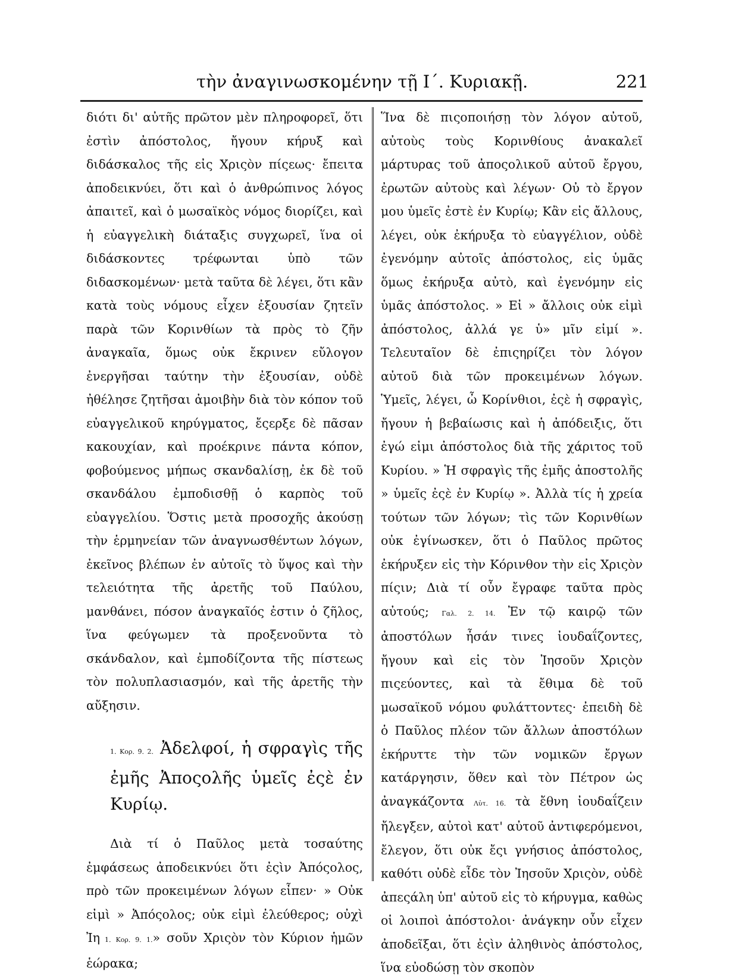τὴν ἀναγινωσκομένην τῇ Ι΄. Κυριακῇ. 221
διότι δι' αὐτῆς πρῶτον μὲν πληροφορεῖ, ὅτι ἐστὶν ἀπόστολος, ἤγουν κήρυξ καὶ διδάσκαλος τῆς εἰς Χριςὸν πίςεως· ἔπειτα ἀποδεικνύει, ὅτι καὶ ὁ ἀνθρώπινος λόγος ἀπαιτεῖ, καὶ ὁ μωσαϊκὸς νόμος διορίζει, καὶ ἡ εὐαγγελικὴ διάταξις συγχωρεῖ, ἵνα οἱ διδάσκοντες τρέφωνται ὑπὸ τῶν διδασκομένων· μετὰ ταῦτα δὲ λέγει, ὅτι κἂν κατὰ τοὺς νόμους εἶχεν ἐξουσίαν ζητεῖν παρὰ τῶν Κορινθίων τὰ πρὸς τὸ ζῆν ἀναγκαῖα, ὅμως οὐκ ἔκρινεν εὔλογον ἐνεργῆσαι ταύτην τὴν ἐξουσίαν, οὐδὲ ἠθέλησε ζητῆσαι ἀμοιβὴν διὰ τὸν κόπον τοῦ εὐαγγελικοῦ κηρύγματος, ἔςερξε δὲ πᾶσαν κακουχίαν, καὶ προέκρινε πάντα κόπον, φοβούμενος μήπως σκανδαλίσῃ, ἐκ δὲ τοῦ σκανδάλου ἐμποδισθῇ ὁ καρπὸς τοῦ εὐαγγελίου. Ὅστις μετὰ προσοχῆς ἀκούσῃ τὴν ἑρμηνείαν τῶν ἀναγνωσθέντων λόγων, ἐκεῖνος βλέπων ἐν αὐτοῖς τὸ ὕψος καὶ τὴν τελειότητα τῆς ἀρετῆς τοῦ Παύλου, μανθάνει, πόσον ἀναγκαῖός ἐστιν ὁ ζῆλος, ἵνα φεύγωμεν τὰ προξενοῦντα τὸ σκάνδαλον, καὶ ἐμποδίζοντα τῆς πίστεως τὸν πολυπλασιασμόν, καὶ τῆς ἀρετῆς τὴν αὔξησιν.
1. Κορ. 9. 2. Ἀδελφοί, ἡ σφραγὶς τῆς ἐμῆς Ἀποςολῆς ὑμεῖς ἐςὲ ἐν Κυρίῳ.
Διὰ τί ὁ Παῦλος μετὰ τοσαύτης ἐμφάσεως ἀποδεικνύει ὅτι ἐςὶν Ἀπόςολος, πρὸ τῶν προκειμένων λόγων εἶπεν· » Οὐκ εἰμὶ » Ἀπόςολος; οὐκ εἰμὶ ἐλεύθερος; οὐχὶ Ἰη 1. Κορ. 9. 1.» σοῦν Χριςὸν τὸν Κύριον ἡμῶν ἑώρακα;
Ἵνα δὲ πιςοποιήσῃ τὸν λόγον αὐτοῦ, αὐτοὺς τοὺς Κορινθίους ἀνακαλεῖ μάρτυρας τοῦ ἀποςολικοῦ αὐτοῦ ἔργου, ἐρωτῶν αὐτοὺς καὶ λέγων· Οὐ τὸ ἔργον μου ὑμεῖς ἐστὲ ἐν Κυρίῳ; Κἂν εἰς ἄλλους, λέγει, οὐκ ἐκήρυξα τὸ εὐαγγέλιον, οὐδὲ ἐγενόμην αὐτοῖς ἀπόστολος, εἰς ὑμᾶς ὅμως ἐκήρυξα αὐτὸ, καὶ ἐγενόμην εἰς ὑμᾶς ἀπόστολος. » Εἰ » ἄλλοις οὐκ εἰμὶ ἀπόστολος, ἀλλά γε ὑ» μῖν εἰμί ». Τελευταῖον δὲ ἐπιςηρίζει τὸν λόγον αὐτοῦ διὰ τῶν προκειμένων λόγων. Ὑμεῖς, λέγει, ὦ Κορίνθιοι, ἐςὲ ἡ σφραγὶς, ἤγουν ἡ βεβαίωσις καὶ ἡ ἀπόδειξις, ὅτι ἐγώ εἰμι ἀπόστολος διὰ τῆς χάριτος τοῦ Κυρίου. » Ἡ σφραγὶς τῆς ἐμῆς ἀποστολῆς » ὑμεῖς ἐςὲ ἐν Κυρίῳ ». Ἀλλὰ τίς ἡ χρεία τούτων τῶν λόγων; τὶς τῶν Κορινθίων οὐκ ἐγίνωσκεν, ὅτι ὁ Παῦλος πρῶτος ἐκήρυξεν εἰς τὴν Κόρινθον τὴν εἰς Χριςὸν πίςιν; Διὰ τί οὖν ἔγραφε ταῦτα πρὸς αὐτούς; Γαλ. 2. 14. Ἐν τῷ καιρῷ τῶν ἀποστόλων ἦσάν τινες ἰουδαΐζοντες, ἤγουν καὶ εἰς τὸν Ἰησοῦν Χριςὸν πιςεύοντες, καὶ τὰ ἔθιμα δὲ τοῦ μωσαϊκοῦ νόμου φυλάττοντες· ἐπειδὴ δὲ ὁ Παῦλος πλέον τῶν ἄλλων ἀποστόλων ἐκήρυττε τὴν τῶν νομικῶν ἔργων κατάργησιν, ὅθεν καὶ τὸν Πέτρον ὡς ἀναγκάζοντα Λὐτ. 16. τὰ ἔθνη ἰουδαΐζειν ἤλεγξεν, αὐτοὶ κατ' αὐτοῦ ἀντιφερόμενοι, ἔλεγον, ὅτι οὐκ ἔςι γνήσιος ἀπόστολος, καθότι οὐδὲ εἶδε τὸν Ἰησοῦν Χριςὸν, οὐδὲ ἀπεςάλη ὑπ' αὐτοῦ εἰς τὸ κήρυγμα, καθὼς οἱ λοιποὶ ἀπόστολοι· ἀνάγκην οὖν εἶχεν ἀποδεῖξαι, ὅτι ἐςὶν ἀληθινὸς ἀπόστολος, ἵνα εὐοδώσῃ τὸν σκοπὸν